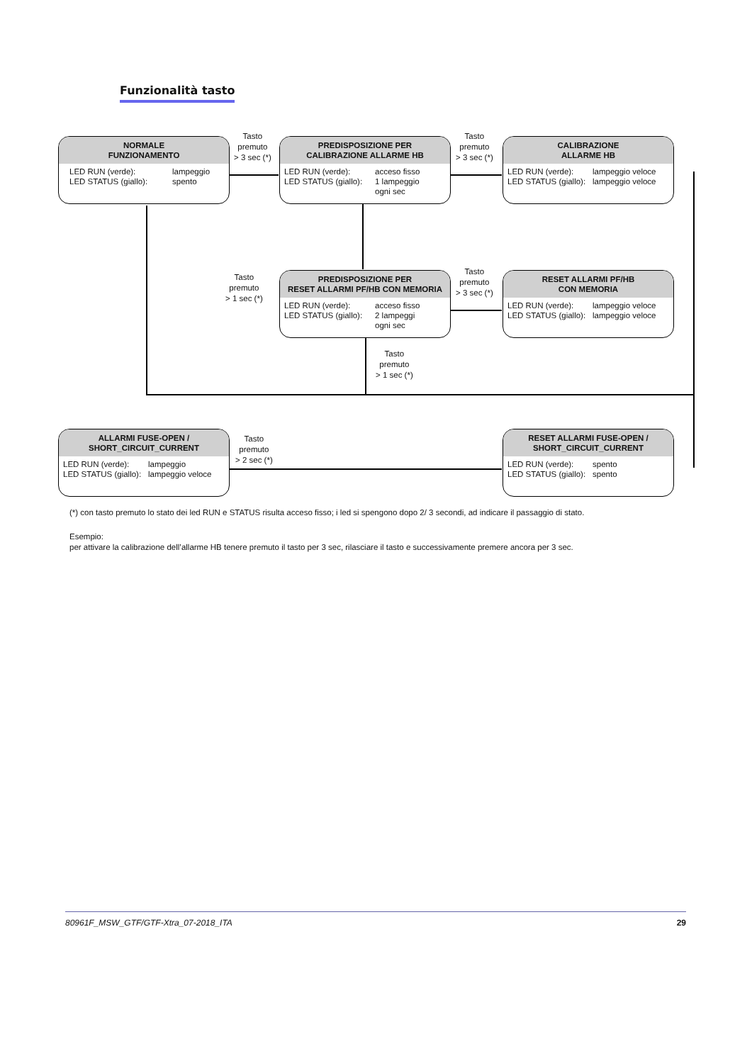Funzionalità tasto
Tasto
premuto
> 3 sec (*)
Tasto
premuto
> 3 sec (*)
NORMALE
FUNZIONAMENTO
LED RUN (verde): lampeggio
LED STATUS (giallo): spento
PREDISPOSIZIONE PER
CALIBRAZIONE ALLARME HB
LED RUN (verde): acceso fisso
LED STATUS (giallo): 1 lampeggio
ogni sec
CALIBRAZIONE
ALLARME HB
LED RUN (verde): lampeggio veloce
LED STATUS (giallo): lampeggio veloce
Tasto
premuto
> 1 sec (*)
Tasto
premuto
> 3 sec (*)
PREDISPOSIZIONE PER
RESET ALLARMI PF/HB CON MEMORIA
LED RUN (verde): acceso fisso
LED STATUS (giallo): 2 lampeggi
ogni sec
RESET ALLARMI PF/HB
CON MEMORIA
LED RUN (verde): lampeggio veloce
LED STATUS (giallo): lampeggio veloce
Tasto
premuto
> 1 sec (*)
Tasto
premuto
> 2 sec (*)
ALLARMI FUSE-OPEN /
SHORT_CIRCUIT_CURRENT
LED RUN (verde): lampeggio
LED STATUS (giallo): lampeggio veloce
RESET ALLARMI FUSE-OPEN /
SHORT_CIRCUIT_CURRENT
LED RUN (verde): spento
LED STATUS (giallo): spento
(*) con tasto premuto lo stato dei led RUN e STATUS risulta acceso fisso; i led si spengono dopo 2/ 3 secondi, ad indicare il passaggio di stato.
Esempio:
per attivare la calibrazione dell’allarme HB tenere premuto il tasto per 3 sec, rilasciare il tasto e successivamente premere ancora per 3 sec.
80961F_MSW_GTF/GTF-Xtra_07-2018_ITA 29